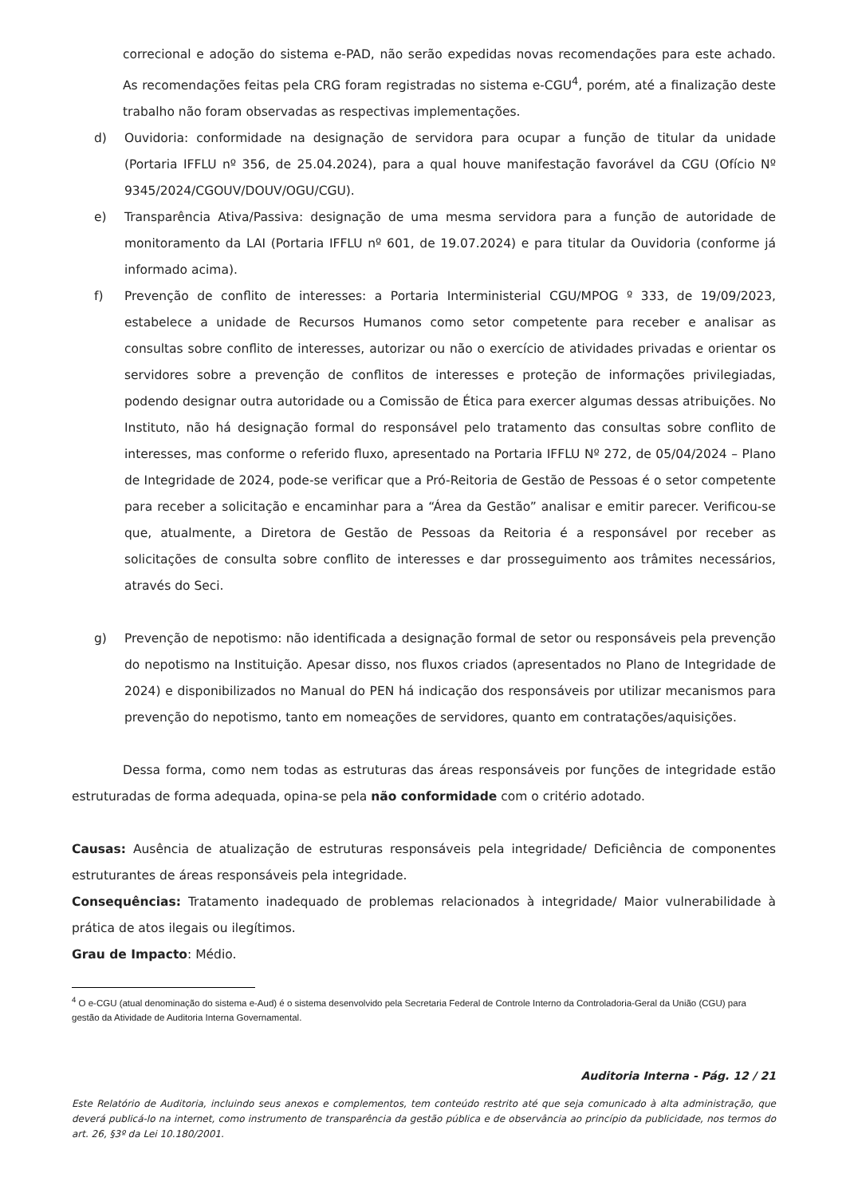correcional e adoção do sistema e-PAD, não serão expedidas novas recomendações para este achado. As recomendações feitas pela CRG foram registradas no sistema e-CGU<sup>4</sup>, porém, até a finalização deste trabalho não foram observadas as respectivas implementações.
d) Ouvidoria: conformidade na designação de servidora para ocupar a função de titular da unidade (Portaria IFFLU nº 356, de 25.04.2024), para a qual houve manifestação favorável da CGU (Ofício Nº 9345/2024/CGOUV/DOUV/OGU/CGU).
e) Transparência Ativa/Passiva: designação de uma mesma servidora para a função de autoridade de monitoramento da LAI (Portaria IFFLU nº 601, de 19.07.2024) e para titular da Ouvidoria (conforme já informado acima).
f) Prevenção de conflito de interesses: a Portaria Interministerial CGU/MPOG º 333, de 19/09/2023, estabelece a unidade de Recursos Humanos como setor competente para receber e analisar as consultas sobre conflito de interesses, autorizar ou não o exercício de atividades privadas e orientar os servidores sobre a prevenção de conflitos de interesses e proteção de informações privilegiadas, podendo designar outra autoridade ou a Comissão de Ética para exercer algumas dessas atribuições. No Instituto, não há designação formal do responsável pelo tratamento das consultas sobre conflito de interesses, mas conforme o referido fluxo, apresentado na Portaria IFFLU Nº 272, de 05/04/2024 – Plano de Integridade de 2024, pode-se verificar que a Pró-Reitoria de Gestão de Pessoas é o setor competente para receber a solicitação e encaminhar para a “Área da Gestão” analisar e emitir parecer. Verificou-se que, atualmente, a Diretora de Gestão de Pessoas da Reitoria é a responsável por receber as solicitações de consulta sobre conflito de interesses e dar prosseguimento aos trâmites necessários, através do Seci.
g) Prevenção de nepotismo: não identificada a designação formal de setor ou responsáveis pela prevenção do nepotismo na Instituição. Apesar disso, nos fluxos criados (apresentados no Plano de Integridade de 2024) e disponibilizados no Manual do PEN há indicação dos responsáveis por utilizar mecanismos para prevenção do nepotismo, tanto em nomeações de servidores, quanto em contratações/aquisições.
Dessa forma, como nem todas as estruturas das áreas responsáveis por funções de integridade estão estruturadas de forma adequada, opina-se pela não conformidade com o critério adotado.
Causas: Ausência de atualização de estruturas responsáveis pela integridade/ Deficiência de componentes estruturantes de áreas responsáveis pela integridade.
Consequências: Tratamento inadequado de problemas relacionados à integridade/ Maior vulnerabilidade à prática de atos ilegais ou ilegítimos.
Grau de Impacto: Médio.
<sup>4</sup> O e-CGU (atual denominação do sistema e-Aud) é o sistema desenvolvido pela Secretaria Federal de Controle Interno da Controladoria-Geral da União (CGU) para gestão da Atividade de Auditoria Interna Governamental.
Auditoria Interna - Pág. 12 / 21
Este Relatório de Auditoria, incluindo seus anexos e complementos, tem conteúdo restrito até que seja comunicado à alta administração, que deverá publicá-lo na internet, como instrumento de transparência da gestão pública e de observância ao princípio da publicidade, nos termos do art. 26, §3º da Lei 10.180/2001.